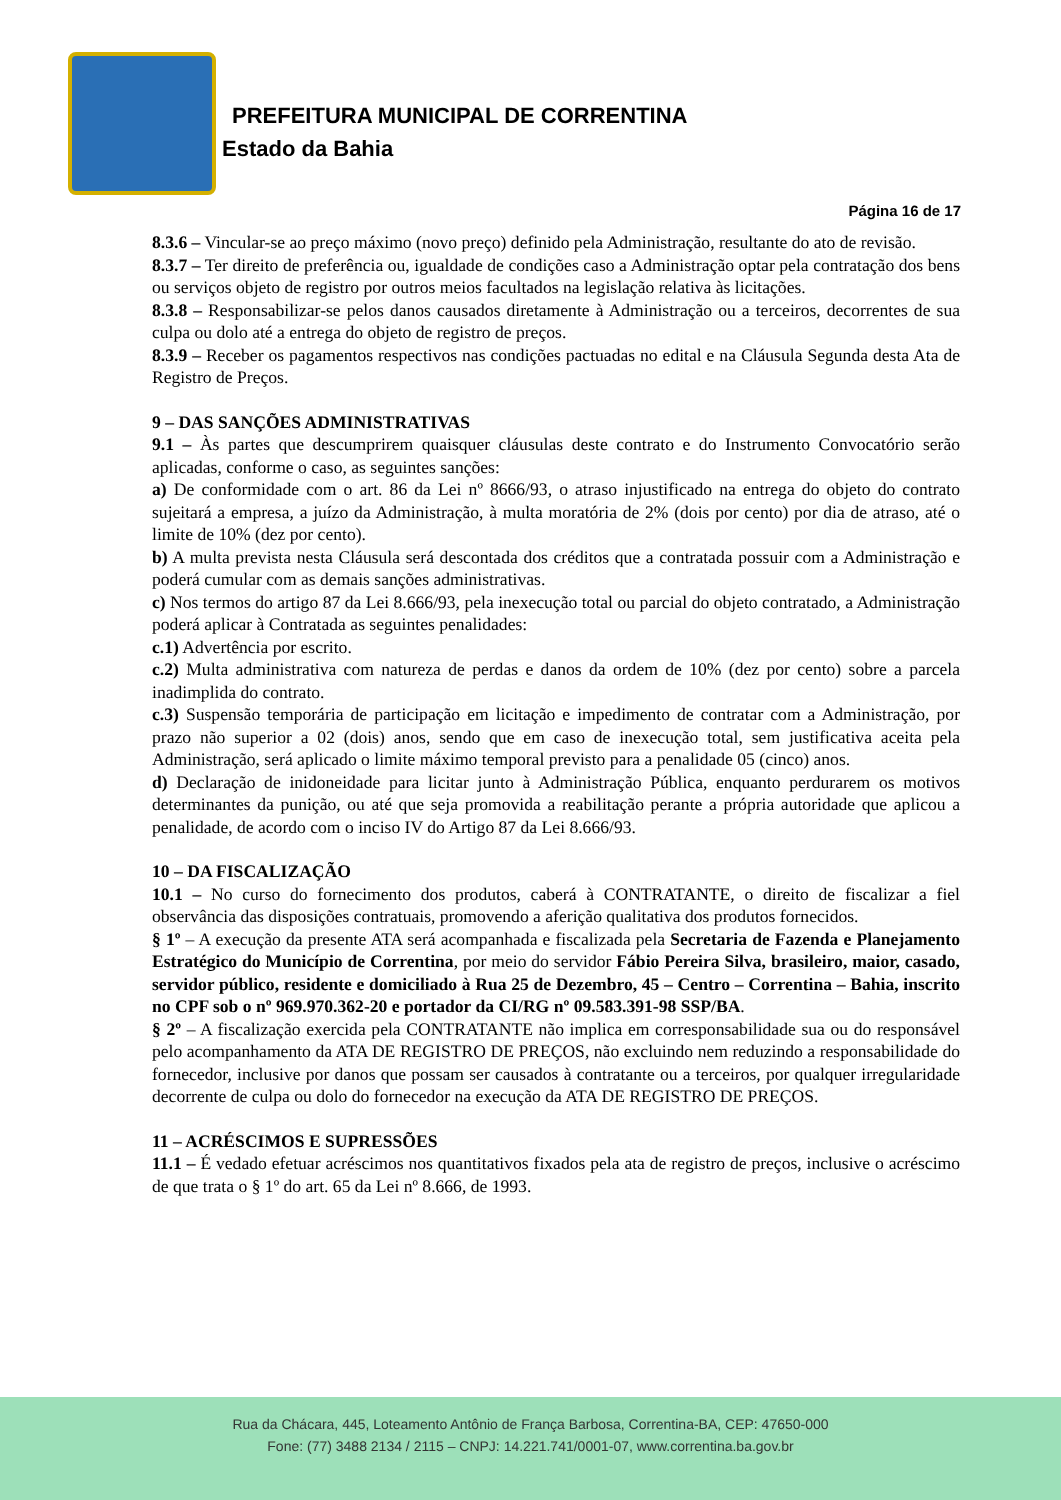PREFEITURA MUNICIPAL DE CORRENTINA
Estado da Bahia
Página 16 de 17
8.3.6 – Vincular-se ao preço máximo (novo preço) definido pela Administração, resultante do ato de revisão.
8.3.7 – Ter direito de preferência ou, igualdade de condições caso a Administração optar pela contratação dos bens ou serviços objeto de registro por outros meios facultados na legislação relativa às licitações.
8.3.8 – Responsabilizar-se pelos danos causados diretamente à Administração ou a terceiros, decorrentes de sua culpa ou dolo até a entrega do objeto de registro de preços.
8.3.9 – Receber os pagamentos respectivos nas condições pactuadas no edital e na Cláusula Segunda desta Ata de Registro de Preços.
9 – DAS SANÇÕES ADMINISTRATIVAS
9.1 – Às partes que descumprirem quaisquer cláusulas deste contrato e do Instrumento Convocatório serão aplicadas, conforme o caso, as seguintes sanções:
a) De conformidade com o art. 86 da Lei nº 8666/93, o atraso injustificado na entrega do objeto do contrato sujeitará a empresa, a juízo da Administração, à multa moratória de 2% (dois por cento) por dia de atraso, até o limite de 10% (dez por cento).
b) A multa prevista nesta Cláusula será descontada dos créditos que a contratada possuir com a Administração e poderá cumular com as demais sanções administrativas.
c) Nos termos do artigo 87 da Lei 8.666/93, pela inexecução total ou parcial do objeto contratado, a Administração poderá aplicar à Contratada as seguintes penalidades:
c.1) Advertência por escrito.
c.2) Multa administrativa com natureza de perdas e danos da ordem de 10% (dez por cento) sobre a parcela inadimplida do contrato.
c.3) Suspensão temporária de participação em licitação e impedimento de contratar com a Administração, por prazo não superior a 02 (dois) anos, sendo que em caso de inexecução total, sem justificativa aceita pela Administração, será aplicado o limite máximo temporal previsto para a penalidade 05 (cinco) anos.
d) Declaração de inidoneidade para licitar junto à Administração Pública, enquanto perdurarem os motivos determinantes da punição, ou até que seja promovida a reabilitação perante a própria autoridade que aplicou a penalidade, de acordo com o inciso IV do Artigo 87 da Lei 8.666/93.
10 – DA FISCALIZAÇÃO
10.1 – No curso do fornecimento dos produtos, caberá à CONTRATANTE, o direito de fiscalizar a fiel observância das disposições contratuais, promovendo a aferição qualitativa dos produtos fornecidos.
§ 1º – A execução da presente ATA será acompanhada e fiscalizada pela Secretaria de Fazenda e Planejamento Estratégico do Município de Correntina, por meio do servidor Fábio Pereira Silva, brasileiro, maior, casado, servidor público, residente e domiciliado à Rua 25 de Dezembro, 45 – Centro – Correntina – Bahia, inscrito no CPF sob o nº 969.970.362-20 e portador da CI/RG nº 09.583.391-98 SSP/BA.
§ 2º – A fiscalização exercida pela CONTRATANTE não implica em corresponsabilidade sua ou do responsável pelo acompanhamento da ATA DE REGISTRO DE PREÇOS, não excluindo nem reduzindo a responsabilidade do fornecedor, inclusive por danos que possam ser causados à contratante ou a terceiros, por qualquer irregularidade decorrente de culpa ou dolo do fornecedor na execução da ATA DE REGISTRO DE PREÇOS.
11 – ACRÉSCIMOS E SUPRESSÕES
11.1 – É vedado efetuar acréscimos nos quantitativos fixados pela ata de registro de preços, inclusive o acréscimo de que trata o § 1º do art. 65 da Lei nº 8.666, de 1993.
Rua da Chácara, 445, Loteamento Antônio de França Barbosa, Correntina-BA, CEP: 47650-000
Fone: (77) 3488 2134 / 2115 – CNPJ: 14.221.741/0001-07, www.correntina.ba.gov.br